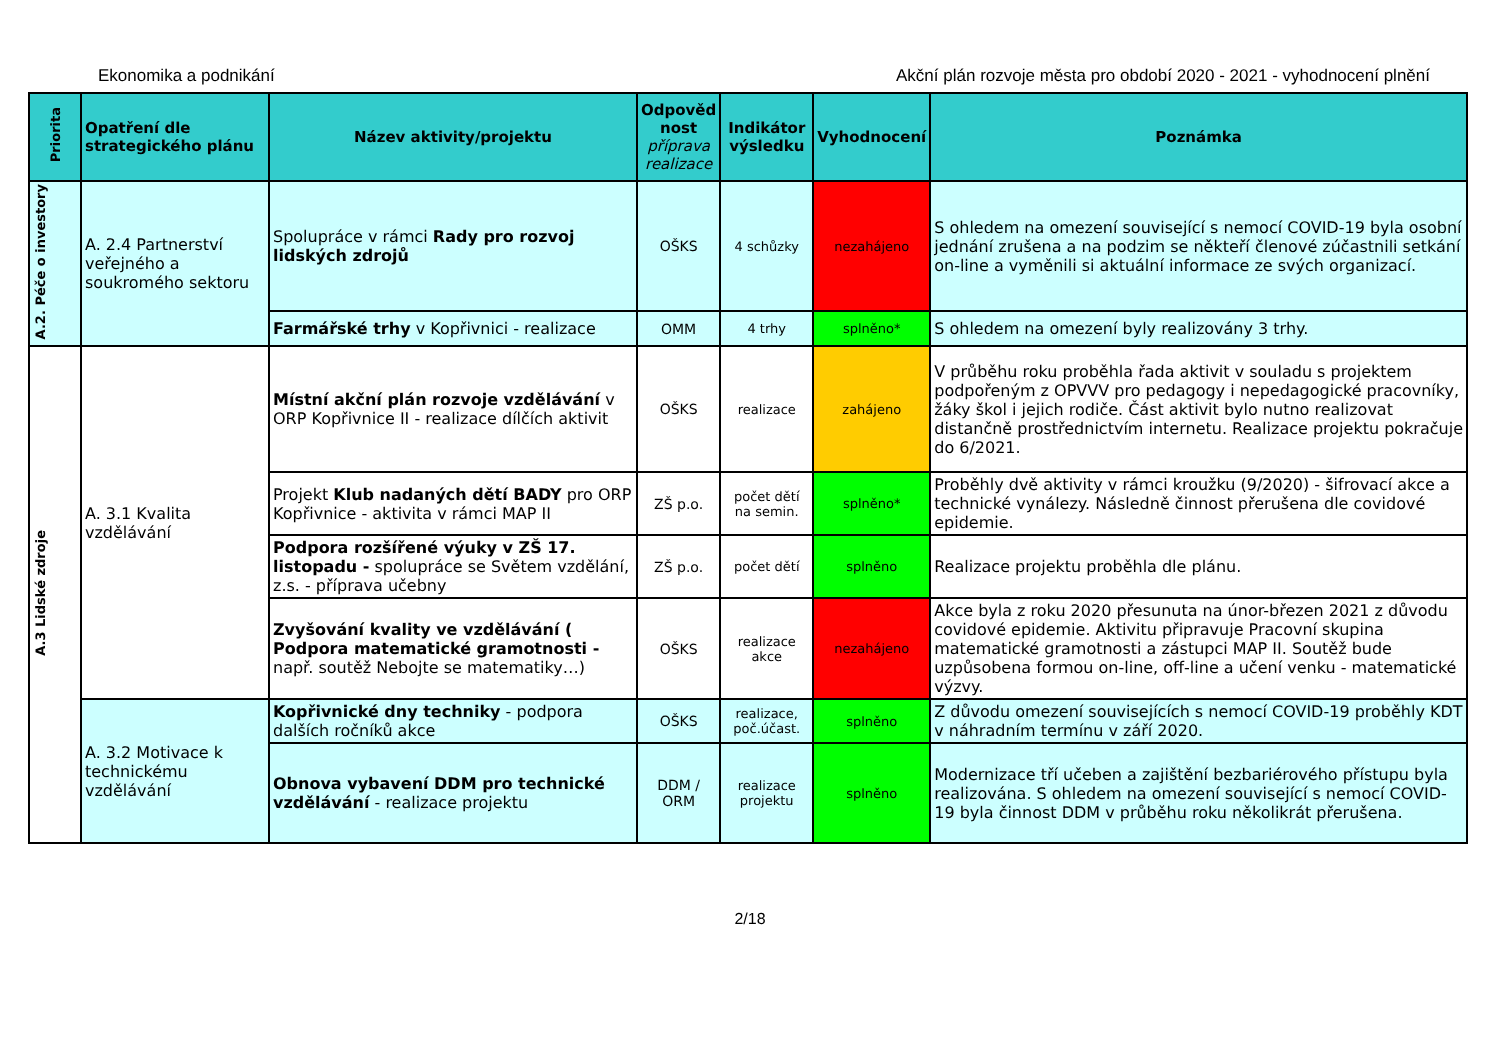Ekonomika a podnikání Akční plán rozvoje města pro období 2020 - 2021 - vyhodnocení plnění
| Priorita | Opatření dle strategického plánu | Název aktivity/projektu | Odpověd nost příprava realizace | Indikátor výsledku | Vyhodnocení | Poznámka |
| --- | --- | --- | --- | --- | --- | --- |
| A.2. Péče o investory | A. 2.4 Partnerství veřejného a soukromého sektoru | Spolupráce v rámci Rady pro rozvoj lidských zdrojů | OŠKS | 4 schůzky | nezahájeno | S ohledem na omezení související s nemocí COVID-19 byla osobní jednání zrušena a na podzim se někteří členové zúčastnili setkání on-line a vyměnili si aktuální informace ze svých organizací. |
| | | Farmářské trhy v Kopřivnici - realizace | OMM | 4 trhy | splněno* | S ohledem na omezení byly realizovány 3 trhy. |
| A.3 Lidské zdroje | A. 3.1 Kvalita vzdělávání | Místní akční plán rozvoje vzdělávání v ORP Kopřivnice II - realizace dílčích aktivit | OŠKS | realizace | zahájeno | V průběhu roku proběhla řada aktivit v souladu s projektem podpořeným z OPVVV pro pedagogy i nepedagogické pracovníky, žáky škol i jejich rodiče. Část aktivit bylo nutno realizovat distančně prostřednictvím internetu. Realizace projektu pokračuje do 6/2021. |
| | | Projekt Klub nadaných dětí BADY pro ORP Kopřivnice - aktivita v rámci MAP II | ZŠ p.o. | počet dětí na semin. | splněno* | Proběhly dvě aktivity v rámci kroužku (9/2020) - šifrovací akce a technické vynálezy. Následně činnost přerušena dle covidové epidemie. |
| | | Podpora rozšířené výuky v ZŠ 17. listopadu - spolupráce se Světem vzdělání, z.s. - příprava učebny | ZŠ p.o. | počet dětí | splněno | Realizace projektu proběhla dle plánu. |
| | | Zvyšování kvality ve vzdělávání ( Podpora matematické gramotnosti - např. soutěž Nebojte se matematiky…) | OŠKS | realizace akce | nezahájeno | Akce byla z roku 2020 přesunuta na únor-březen 2021 z důvodu covidové epidemie. Aktivitu připravuje Pracovní skupina matematické gramotnosti a zástupci MAP II. Soutěž bude uzpůsobena formou on-line, off-line a učení venku - matematické výzvy. |
| | A. 3.2 Motivace k technickému vzdělávání | Kopřivnické dny techniky - podpora dalších ročníků akce | OŠKS | realizace, poč.účast. | splněno | Z důvodu omezení souvisejících s nemocí COVID-19 proběhly KDT v náhradním termínu v září 2020. |
| | | Obnova vybavení DDM pro technické vzdělávání - realizace projektu | DDM / ORM | realizace projektu | splněno | Modernizace tří učeben a zajištění bezbariérového přístupu byla realizována. S ohledem na omezení související s nemocí COVID-19 byla činnost DDM v průběhu roku několikrát přerušena. |
2/18